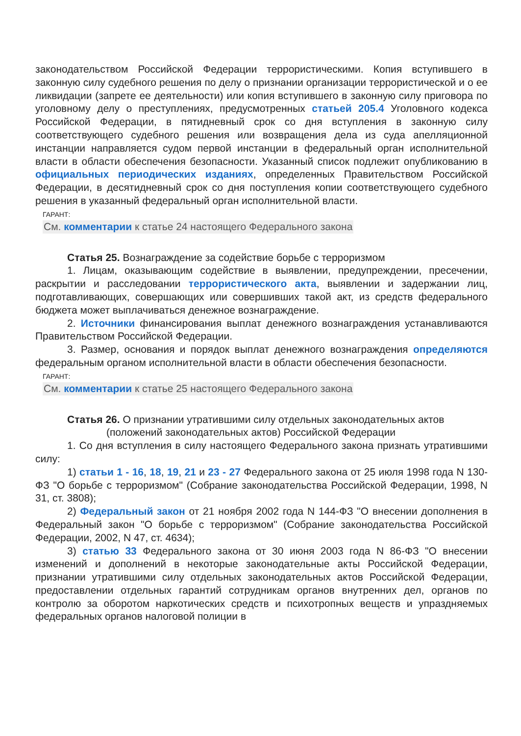законодательством Российской Федерации террористическими. Копия вступившего в законную силу судебного решения по делу о признании организации террористической и о ее ликвидации (запрете ее деятельности) или копия вступившего в законную силу приговора по уголовному делу о преступлениях, предусмотренных статьей 205.4 Уголовного кодекса Российской Федерации, в пятидневный срок со дня вступления в законную силу соответствующего судебного решения или возвращения дела из суда апелляционной инстанции направляется судом первой инстанции в федеральный орган исполнительной власти в области обеспечения безопасности. Указанный список подлежит опубликованию в официальных периодических изданиях, определенных Правительством Российской Федерации, в десятидневный срок со дня поступления копии соответствующего судебного решения в указанный федеральный орган исполнительной власти.
ГАРАНТ:
См. комментарии к статье 24 настоящего Федерального закона
Статья 25. Вознаграждение за содействие борьбе с терроризмом
1. Лицам, оказывающим содействие в выявлении, предупреждении, пресечении, раскрытии и расследовании террористического акта, выявлении и задержании лиц, подготавливающих, совершающих или совершивших такой акт, из средств федерального бюджета может выплачиваться денежное вознаграждение.
2. Источники финансирования выплат денежного вознаграждения устанавливаются Правительством Российской Федерации.
3. Размер, основания и порядок выплат денежного вознаграждения определяются федеральным органом исполнительной власти в области обеспечения безопасности.
ГАРАНТ:
См. комментарии к статье 25 настоящего Федерального закона
Статья 26. О признании утратившими силу отдельных законодательных актов (положений законодательных актов) Российской Федерации
1. Со дня вступления в силу настоящего Федерального закона признать утратившими силу:
1) статьи 1 - 16, 18, 19, 21 и 23 - 27 Федерального закона от 25 июля 1998 года N 130-ФЗ "О борьбе с терроризмом" (Собрание законодательства Российской Федерации, 1998, N 31, ст. 3808);
2) Федеральный закон от 21 ноября 2002 года N 144-ФЗ "О внесении дополнения в Федеральный закон "О борьбе с терроризмом" (Собрание законодательства Российской Федерации, 2002, N 47, ст. 4634);
3) статью 33 Федерального закона от 30 июня 2003 года N 86-ФЗ "О внесении изменений и дополнений в некоторые законодательные акты Российской Федерации, признании утратившими силу отдельных законодательных актов Российской Федерации, предоставлении отдельных гарантий сотрудникам органов внутренних дел, органов по контролю за оборотом наркотических средств и психотропных веществ и упраздняемых федеральных органов налоговой полиции в